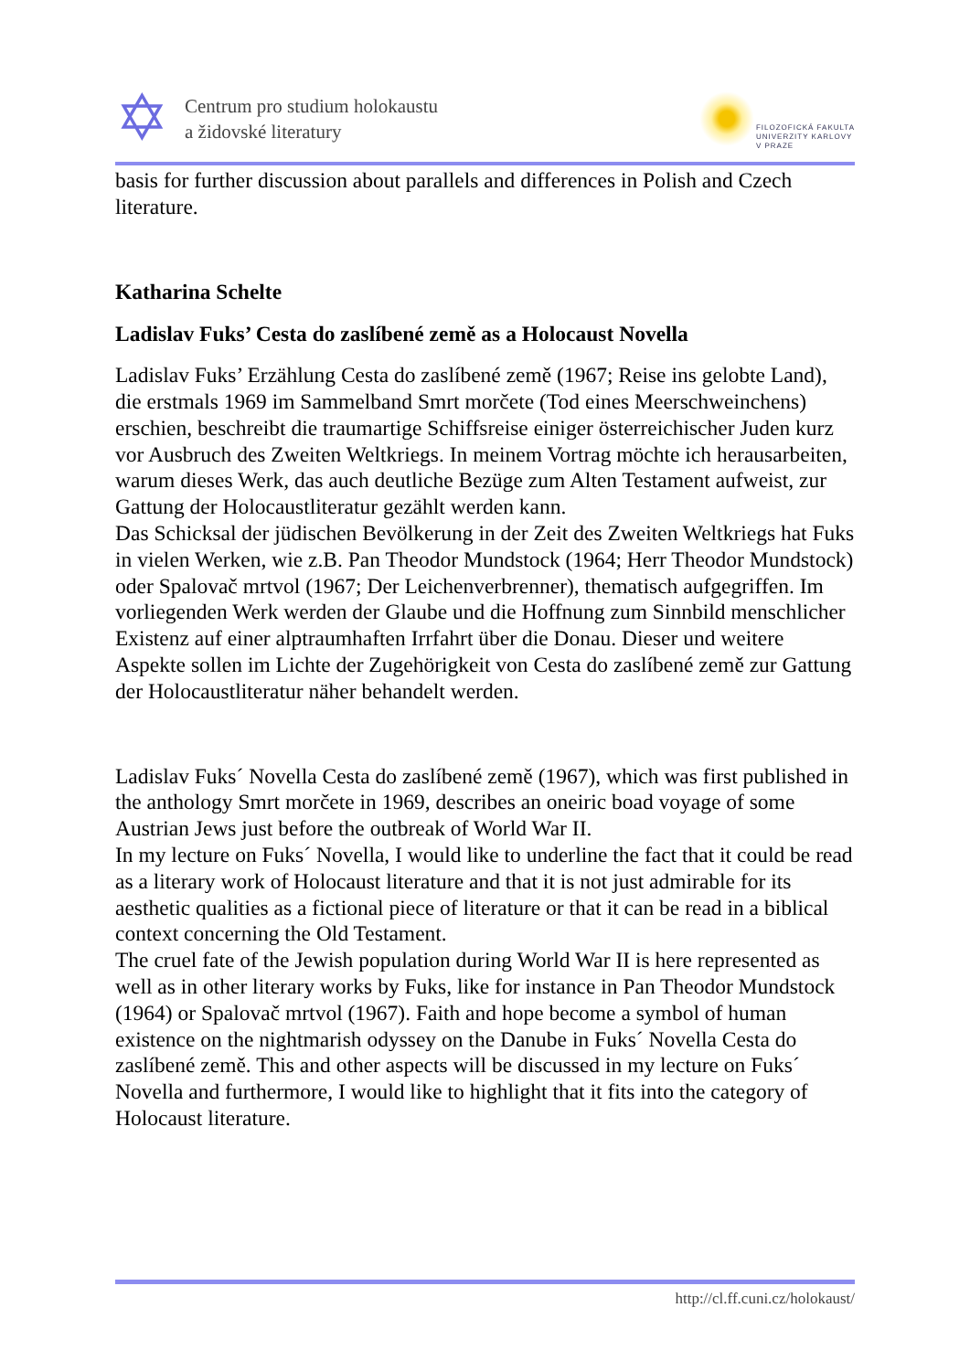✡
Centrum pro studium holokaustu
a židovské literatury
FILOZOFICKÁ FAKULTA
UNIVERZITY KARLOVY
V PRAZE
basis for further discussion about parallels and differences in Polish and Czech literature.
Katharina Schelte
Ladislav Fuks’ Cesta do zaslíbené země as a Holocaust Novella
Ladislav Fuks’ Erzählung Cesta do zaslíbené země (1967; Reise ins gelobte Land), die erstmals 1969 im Sammelband Smrt morčete (Tod eines Meerschweinchens) erschien, beschreibt die traumartige Schiffsreise einiger österreichischer Juden kurz vor Ausbruch des Zweiten Weltkriegs. In meinem Vortrag möchte ich herausarbeiten, warum dieses Werk, das auch deutliche Bezüge zum Alten Testament aufweist, zur Gattung der Holocaustliteratur gezählt werden kann.
Das Schicksal der jüdischen Bevölkerung in der Zeit des Zweiten Weltkriegs hat Fuks in vielen Werken, wie z.B. Pan Theodor Mundstock (1964; Herr Theodor Mundstock) oder Spalovač mrtvol (1967; Der Leichenverbrenner), thematisch aufgegriffen. Im vorliegenden Werk werden der Glaube und die Hoffnung zum Sinnbild menschlicher Existenz auf einer alptraumhaften Irrfahrt über die Donau. Dieser und weitere Aspekte sollen im Lichte der Zugehörigkeit von Cesta do zaslíbené země zur Gattung der Holocaustliteratur näher behandelt werden.
Ladislav Fuks´ Novella Cesta do zaslíbené země (1967), which was first published in the anthology Smrt morčete in 1969, describes an oneiric boad voyage of some Austrian Jews just before the outbreak of World War II.
In my lecture on Fuks´ Novella, I would like to underline the fact that it could be read as a literary work of Holocaust literature and that it is not just admirable for its aesthetic qualities as a fictional piece of literature or that it can be read in a biblical context concerning the Old Testament.
The cruel fate of the Jewish population during World War II is here represented as well as in other literary works by Fuks, like for instance in Pan Theodor Mundstock (1964) or Spalovač mrtvol (1967). Faith and hope become a symbol of human existence on the nightmarish odyssey on the Danube in Fuks´ Novella Cesta do zaslíbené země. This and other aspects will be discussed in my lecture on Fuks´ Novella and furthermore, I would like to highlight that it fits into the category of Holocaust literature.
http://cl.ff.cuni.cz/holokaust/